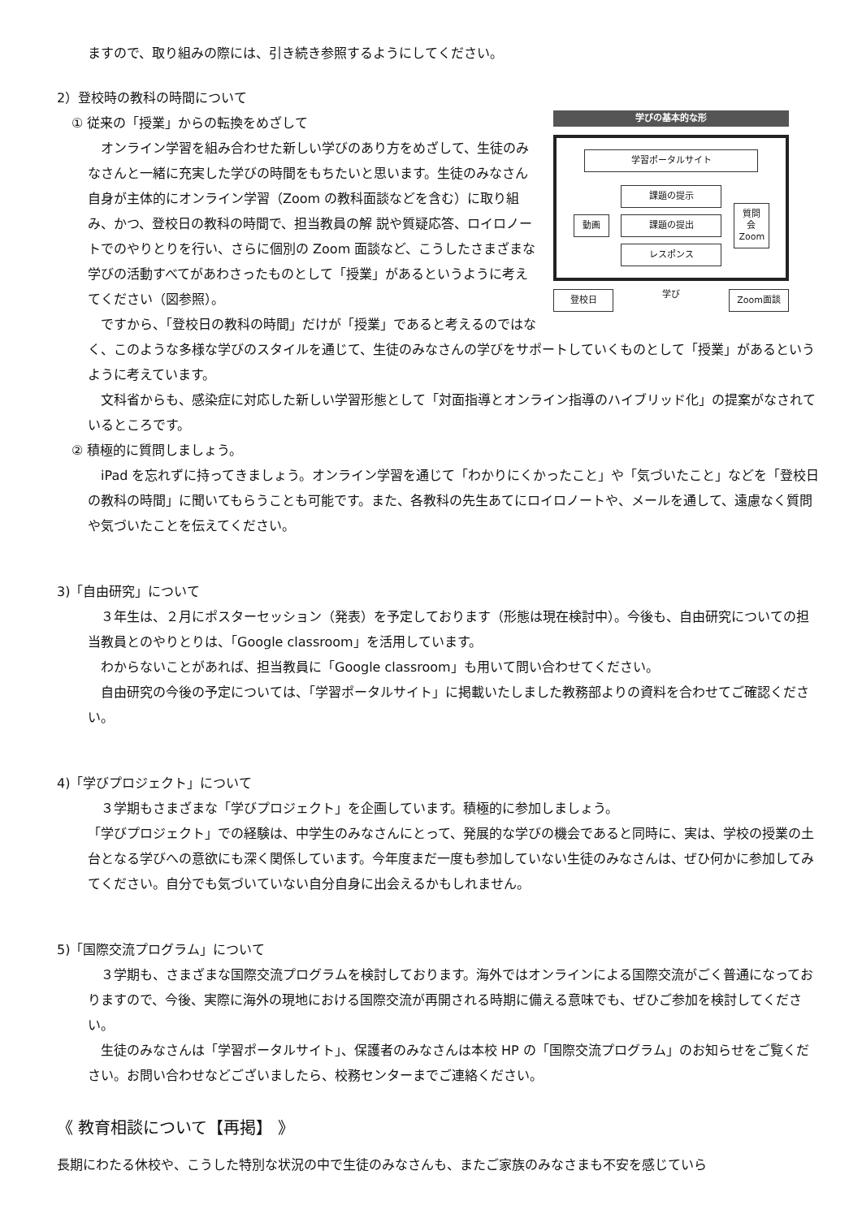ますので、取り組みの際には、引き続き参照するようにしてください。
2）登校時の教科の時間について
学びの基本的な形
学習ポータルサイト
動画
課題の提示
課題の提出
レスポンス
質問会 Zoom
登校日
学び
Zoom面談
① 従来の「授業」からの転換をめざして
　オンライン学習を組み合わせた新しい学びのあり方をめざして、生徒のみなさんと一緒に充実した学びの時間をもちたいと思います。生徒のみなさん自身が主体的にオンライン学習（Zoom の教科面談などを含む）に取り組み、かつ、登校日の教科の時間で、担当教員の解 説や質疑応答、ロイロノートでのやりとりを行い、さらに個別の Zoom 面談など、こうしたさまざまな学びの活動すべてがあわさったものとして「授業」があるというように考えてください（図参照）。
　ですから、「登校日の教科の時間」だけが「授業」であると考えるのではなく、このような多様な学びのスタイルを通じて、生徒のみなさんの学びをサポートしていくものとして「授業」があるというように考えています。
　文科省からも、感染症に対応した新しい学習形態として「対面指導とオンライン指導のハイブリッド化」の提案がなされているところです。
② 積極的に質問しましょう。
　iPad を忘れずに持ってきましょう。オンライン学習を通じて「わかりにくかったこと」や「気づいたこと」などを「登校日の教科の時間」に聞いてもらうことも可能です。また、各教科の先生あてにロイロノートや、メールを通して、遠慮なく質問や気づいたことを伝えてください。
3)「自由研究」について
　３年生は、２月にポスターセッション（発表）を予定しております（形態は現在検討中）。今後も、自由研究についての担当教員とのやりとりは、「Google classroom」を活用しています。
　わからないことがあれば、担当教員に「Google classroom」も用いて問い合わせてください。
　自由研究の今後の予定については、「学習ポータルサイト」に掲載いたしました教務部よりの資料を合わせてご確認ください。
4)「学びプロジェクト」について
　３学期もさまざまな「学びプロジェクト」を企画しています。積極的に参加しましょう。
「学びプロジェクト」での経験は、中学生のみなさんにとって、発展的な学びの機会であると同時に、実は、学校の授業の土台となる学びへの意欲にも深く関係しています。今年度まだ一度も参加していない生徒のみなさんは、ぜひ何かに参加してみてください。自分でも気づいていない自分自身に出会えるかもしれません。
5)「国際交流プログラム」について
　３学期も、さまざまな国際交流プログラムを検討しております。海外ではオンラインによる国際交流がごく普通になっておりますので、今後、実際に海外の現地における国際交流が再開される時期に備える意味でも、ぜひご参加を検討してください。
　生徒のみなさんは「学習ポータルサイト」、保護者のみなさんは本校 HP の「国際交流プログラム」のお知らせをご覧ください。お問い合わせなどございましたら、校務センターまでご連絡ください。
《 教育相談について【再掲】 》
長期にわたる休校や、こうした特別な状況の中で生徒のみなさんも、またご家族のみなさまも不安を感じていら